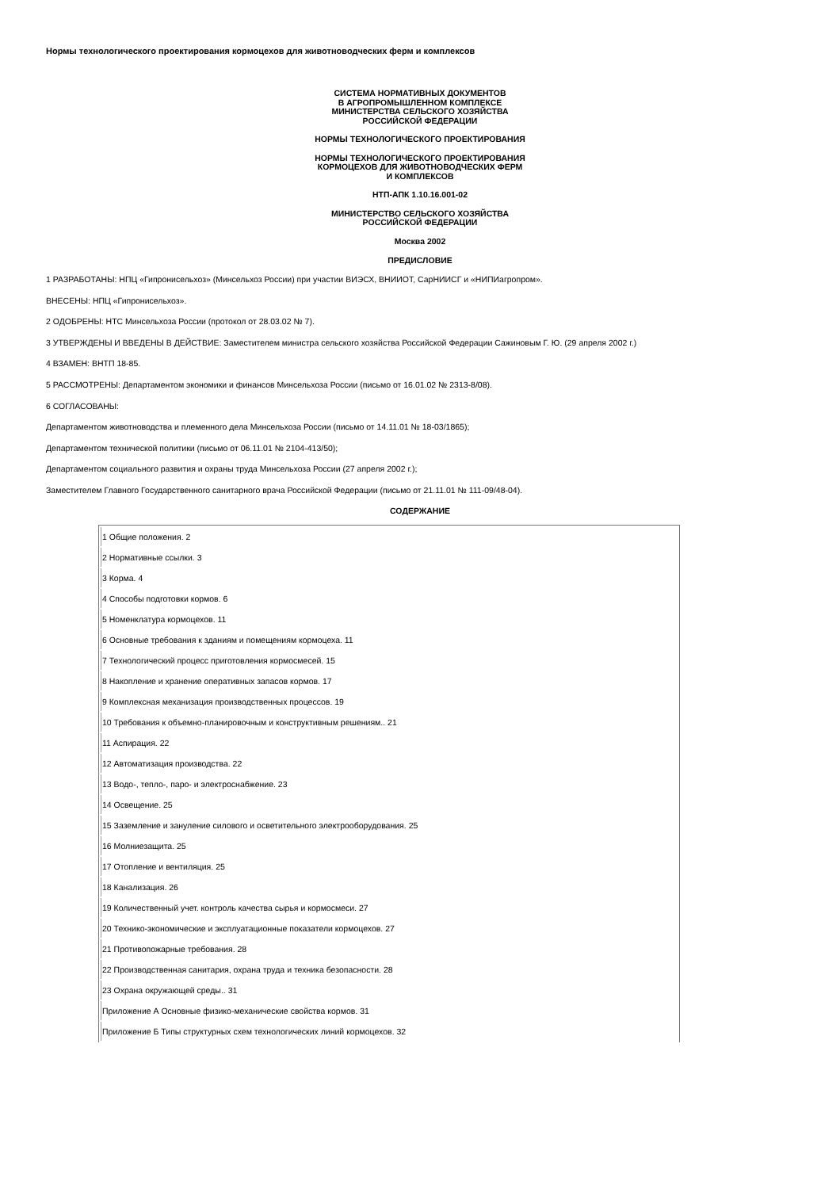Нормы технологического проектирования кормоцехов для животноводческих ферм и комплексов
СИСТЕМА НОРМАТИВНЫХ ДОКУМЕНТОВ
В АГРОПРОМЫШЛЕННОМ КОМПЛЕКСЕ
МИНИСТЕРСТВА СЕЛЬСКОГО ХОЗЯЙСТВА
РОССИЙСКОЙ ФЕДЕРАЦИИ
НОРМЫ ТЕХНОЛОГИЧЕСКОГО ПРОЕКТИРОВАНИЯ
НОРМЫ ТЕХНОЛОГИЧЕСКОГО ПРОЕКТИРОВАНИЯ
КОРМОЦЕХОВ ДЛЯ ЖИВОТНОВОДЧЕСКИХ ФЕРМ
И КОМПЛЕКСОВ
НТП-АПК 1.10.16.001-02
МИНИСТЕРСТВО СЕЛЬСКОГО ХОЗЯЙСТВА
РОССИЙСКОЙ ФЕДЕРАЦИИ
Москва 2002
ПРЕДИСЛОВИЕ
1 РАЗРАБОТАНЫ: НПЦ «Гипронисельхоз» (Минсельхоз России) при участии ВИЭСХ, ВНИИОТ, СарНИИСГ и «НИПИагропром».
ВНЕСЕНЫ: НПЦ «Гипронисельхоз».
2 ОДОБРЕНЫ: НТС Минсельхоза России (протокол от 28.03.02 № 7).
3 УТВЕРЖДЕНЫ И ВВЕДЕНЫ В ДЕЙСТВИЕ: Заместителем министра сельского хозяйства Российской Федерации Сажиновым Г. Ю. (29 апреля 2002 г.)
4 ВЗАМЕН: ВНТП 18-85.
5 РАССМОТРЕНЫ: Департаментом экономики и финансов Минсельхоза России (письмо от 16.01.02 № 2313-8/08).
6 СОГЛАСОВАНЫ:
Департаментом животноводства и племенного дела Минсельхоза России (письмо от 14.11.01 № 18-03/1865);
Департаментом технической политики (письмо от 06.11.01 № 2104-413/50);
Департаментом социального развития и охраны труда Минсельхоза России (27 апреля 2002 г.);
Заместителем Главного Государственного санитарного врача Российской Федерации (письмо от 21.11.01 № 111-09/48-04).
СОДЕРЖАНИЕ
| 1 Общие положения. 2 |
| 2 Нормативные ссылки. 3 |
| 3 Корма. 4 |
| 4 Способы подготовки кормов. 6 |
| 5 Номенклатура кормоцехов. 11 |
| 6 Основные требования к зданиям и помещениям кормоцеха. 11 |
| 7 Технологический процесс приготовления кормосмесей. 15 |
| 8 Накопление и хранение оперативных запасов кормов. 17 |
| 9 Комплексная механизация производственных процессов. 19 |
| 10 Требования к объемно-планировочным и конструктивным решениям.. 21 |
| 11 Аспирация. 22 |
| 12 Автоматизация производства. 22 |
| 13 Водо-, тепло-, паро- и электроснабжение. 23 |
| 14 Освещение. 25 |
| 15 Заземление и зануление силового и осветительного электрооборудования. 25 |
| 16 Молниезащита. 25 |
| 17 Отопление и вентиляция. 25 |
| 18 Канализация. 26 |
| 19 Количественный учет. контроль качества сырья и кормосмеси. 27 |
| 20 Технико-экономические и эксплуатационные показатели кормоцехов. 27 |
| 21 Противопожарные требования. 28 |
| 22 Производственная санитария, охрана труда и техника безопасности. 28 |
| 23 Охрана окружающей среды.. 31 |
| Приложение А Основные физико-механические свойства кормов. 31 |
| Приложение Б Типы структурных схем технологических линий кормоцехов. 32 |